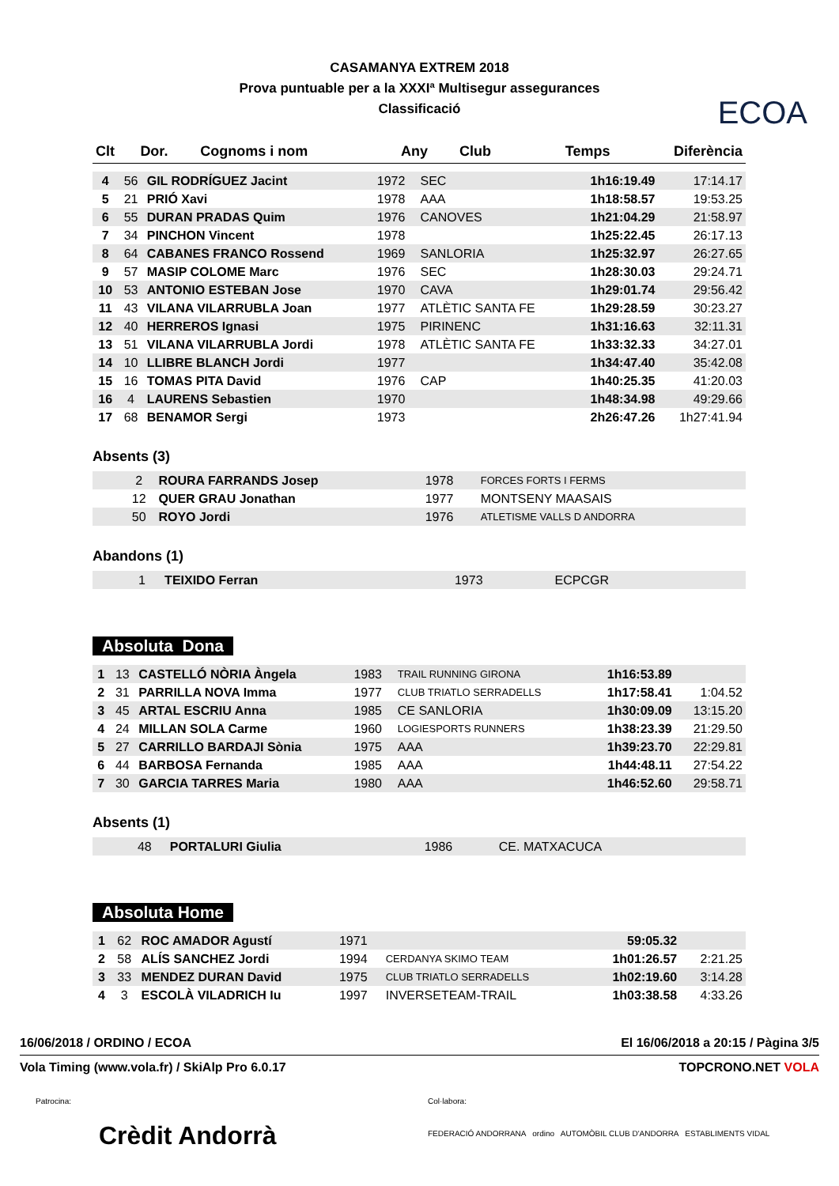ECOA
CASAMANYA EXTREM 2018
Prova puntuable per a la XXXIª Multisegur assegurances
Classificació
| Clt | Dor. | Cognoms i nom | Any | Club | Temps | Diferència |
| --- | --- | --- | --- | --- | --- | --- |
| 4 | 56 | GIL RODRÍGUEZ Jacint | 1972 | SEC | 1h16:19.49 | 17:14.17 |
| 5 | 21 | PRIÓ Xavi | 1978 | AAA | 1h18:58.57 | 19:53.25 |
| 6 | 55 | DURAN PRADAS Quim | 1976 | CANOVES | 1h21:04.29 | 21:58.97 |
| 7 | 34 | PINCHON Vincent | 1978 | | 1h25:22.45 | 26:17.13 |
| 8 | 64 | CABANES FRANCO Rossend | 1969 | SANLORIA | 1h25:32.97 | 26:27.65 |
| 9 | 57 | MASIP COLOME Marc | 1976 | SEC | 1h28:30.03 | 29:24.71 |
| 10 | 53 | ANTONIO ESTEBAN Jose | 1970 | CAVA | 1h29:01.74 | 29:56.42 |
| 11 | 43 | VILANA VILARRUBLA Joan | 1977 | ATLÈTIC SANTA FE | 1h29:28.59 | 30:23.27 |
| 12 | 40 | HERREROS Ignasi | 1975 | PIRINENC | 1h31:16.63 | 32:11.31 |
| 13 | 51 | VILANA VILARRUBLA Jordi | 1978 | ATLÈTIC SANTA FE | 1h33:32.33 | 34:27.01 |
| 14 | 10 | LLIBRE BLANCH Jordi | 1977 | | 1h34:47.40 | 35:42.08 |
| 15 | 16 | TOMAS PITA David | 1976 | CAP | 1h40:25.35 | 41:20.03 |
| 16 | 4 | LAURENS Sebastien | 1970 | | 1h48:34.98 | 49:29.66 |
| 17 | 68 | BENAMOR Sergi | 1973 | | 2h26:47.26 | 1h27:41.94 |
Absents (3)
| | 2 | ROURA FARRANDS Josep | 1978 | FORCES FORTS I FERMS | |
| | 12 | QUER GRAU Jonathan | 1977 | MONTSENY MAASAIS | |
| | 50 | ROYO Jordi | 1976 | ATLETISME VALLS D ANDORRA | |
Abandons (1)
| | 1 | TEIXIDO Ferran | 1973 | ECPCGR | |
Absoluta Dona
| 1 | 13 | CASTELLÓ NÒRIA Àngela | 1983 | TRAIL RUNNING GIRONA | 1h16:53.89 | |
| 2 | 31 | PARRILLA NOVA Imma | 1977 | CLUB TRIATLO SERRADELLS | 1h17:58.41 | 1:04.52 |
| 3 | 45 | ARTAL ESCRIU Anna | 1985 | CE SANLORIA | 1h30:09.09 | 13:15.20 |
| 4 | 24 | MILLAN SOLA Carme | 1960 | LOGIESPORTS RUNNERS | 1h38:23.39 | 21:29.50 |
| 5 | 27 | CARRILLO BARDAJI Sònia | 1975 | AAA | 1h39:23.70 | 22:29.81 |
| 6 | 44 | BARBOSA Fernanda | 1985 | AAA | 1h44:48.11 | 27:54.22 |
| 7 | 30 | GARCIA TARRES Maria | 1980 | AAA | 1h46:52.60 | 29:58.71 |
Absents (1)
| | 48 | PORTALURI Giulia | 1986 | CE. MATXACUCA | |
Absoluta Home
| 1 | 62 | ROC AMADOR Agustí | 1971 | | 59:05.32 | |
| 2 | 58 | ALÍS SANCHEZ Jordi | 1994 | CERDANYA SKIMO TEAM | 1h01:26.57 | 2:21.25 |
| 3 | 33 | MENDEZ DURAN David | 1975 | CLUB TRIATLO SERRADELLS | 1h02:19.60 | 3:14.28 |
| 4 | 3 | ESCOLÀ VILADRICH Iu | 1997 | INVERSETEAM-TRAIL | 1h03:38.58 | 4:33.26 |
16/06/2018 / ORDINO / ECOA El 16/06/2018 a 20:15 / Pàgina 3/5
Vola Timing (www.vola.fr) / SkiAlp Pro 6.0.17 TOPCRONO.NET VOLA
Patrocina:
Crèdit Andorrà Col·labora:
FEDERACIÓ ANDORRANA ordino AUTOMÒBIL CLUB D'ANDORRA ESTABLIMENTS VIDAL